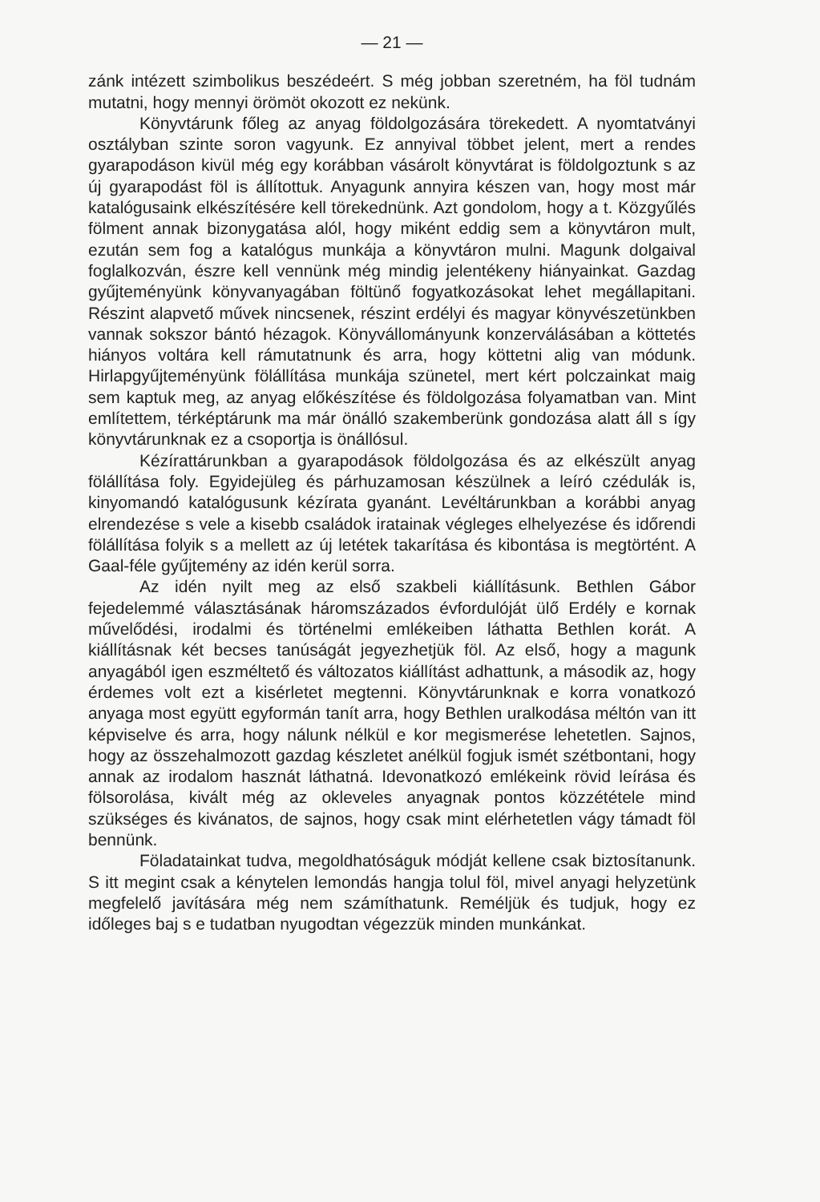— 21 —
zánk intézett szimbolikus beszédeért. S még jobban szeretném, ha föl tudnám mutatni, hogy mennyi örömöt okozott ez nekünk.
Könyvtárunk főleg az anyag földolgozására törekedett. A nyomtatványi osztályban szinte soron vagyunk. Ez annyival többet jelent, mert a rendes gyarapodáson kivül még egy korábban vásárolt könyvtárat is földolgoztunk s az új gyarapodást föl is állítottuk. Anyagunk annyira készen van, hogy most már katalógusaink elkészítésére kell törekednünk. Azt gondolom, hogy a t. Közgyűlés fölment annak bizonygatása alól, hogy miként eddig sem a könyvtáron mult, ezután sem fog a katalógus munkája a könyvtáron mulni. Magunk dolgaival foglalkozván, észre kell vennünk még mindig jelentékeny hiányainkat. Gazdag gyűjteményünk könyvanyagában föltünő fogyatkozásokat lehet megállapitani. Részint alapvető művek nincsenek, részint erdélyi és magyar könyvészetünkben vannak sokszor bántó hézagok. Könyvállományunk konzerválásában a köttetés hiányos voltára kell rámutatnunk és arra, hogy köttetni alig van módunk. Hirlapgyűjteményünk fölállítása munkája szünetel, mert kért polczainkat maig sem kaptuk meg, az anyag előkészítése és földolgozása folyamatban van. Mint említettem, térképtárunk ma már önálló szakemberünk gondozása alatt áll s így könyvtárunknak ez a csoportja is önállósul.
Kézírattárunkban a gyarapodások földolgozása és az elkészült anyag fölállítása foly. Egyidejüleg és párhuzamosan készülnek a leíró czédulák is, kinyomandó katalógusunk kézírata gyanánt. Levéltárunkban a korábbi anyag elrendezése s vele a kisebb családok iratainak végleges elhelyezése és időrendi fölállítása folyik s a mellett az új letétek takarítása és kibontása is megtörtént. A Gaal-féle gyűjtemény az idén kerül sorra.
Az idén nyilt meg az első szakbeli kiállításunk. Bethlen Gábor fejedelemmé választásának háromszázados évfordulóját ülő Erdély e kornak művelődési, irodalmi és történelmi emlékeiben láthatta Bethlen korát. A kiállításnak két becses tanúságát jegyezhetjük föl. Az első, hogy a magunk anyagából igen eszméltető és változatos kiállítást adhattunk, a második az, hogy érdemes volt ezt a kisérletet megtenni. Könyvtárunknak e korra vonatkozó anyaga most együtt egyformán tanít arra, hogy Bethlen uralkodása méltón van itt képviselve és arra, hogy nálunk nélkül e kor megismerése lehetetlen. Sajnos, hogy az összehalmozott gazdag készletet anélkül fogjuk ismét szétbontani, hogy annak az irodalom hasznát láthatná. Idevonatkozó emlékeink rövid leírása és fölsorolása, kivált még az okleveles anyagnak pontos közzététele mind szükséges és kivánatos, de sajnos, hogy csak mint elérhetetlen vágy támadt föl bennünk.
Föladatainkat tudva, megoldhatóságuk módját kellene csak biztosítanunk. S itt megint csak a kénytelen lemondás hangja tolul föl, mivel anyagi helyzetünk megfelelő javítására még nem számíthatunk. Reméljük és tudjuk, hogy ez időleges baj s e tudatban nyugodtan végezzük minden munkánkat.